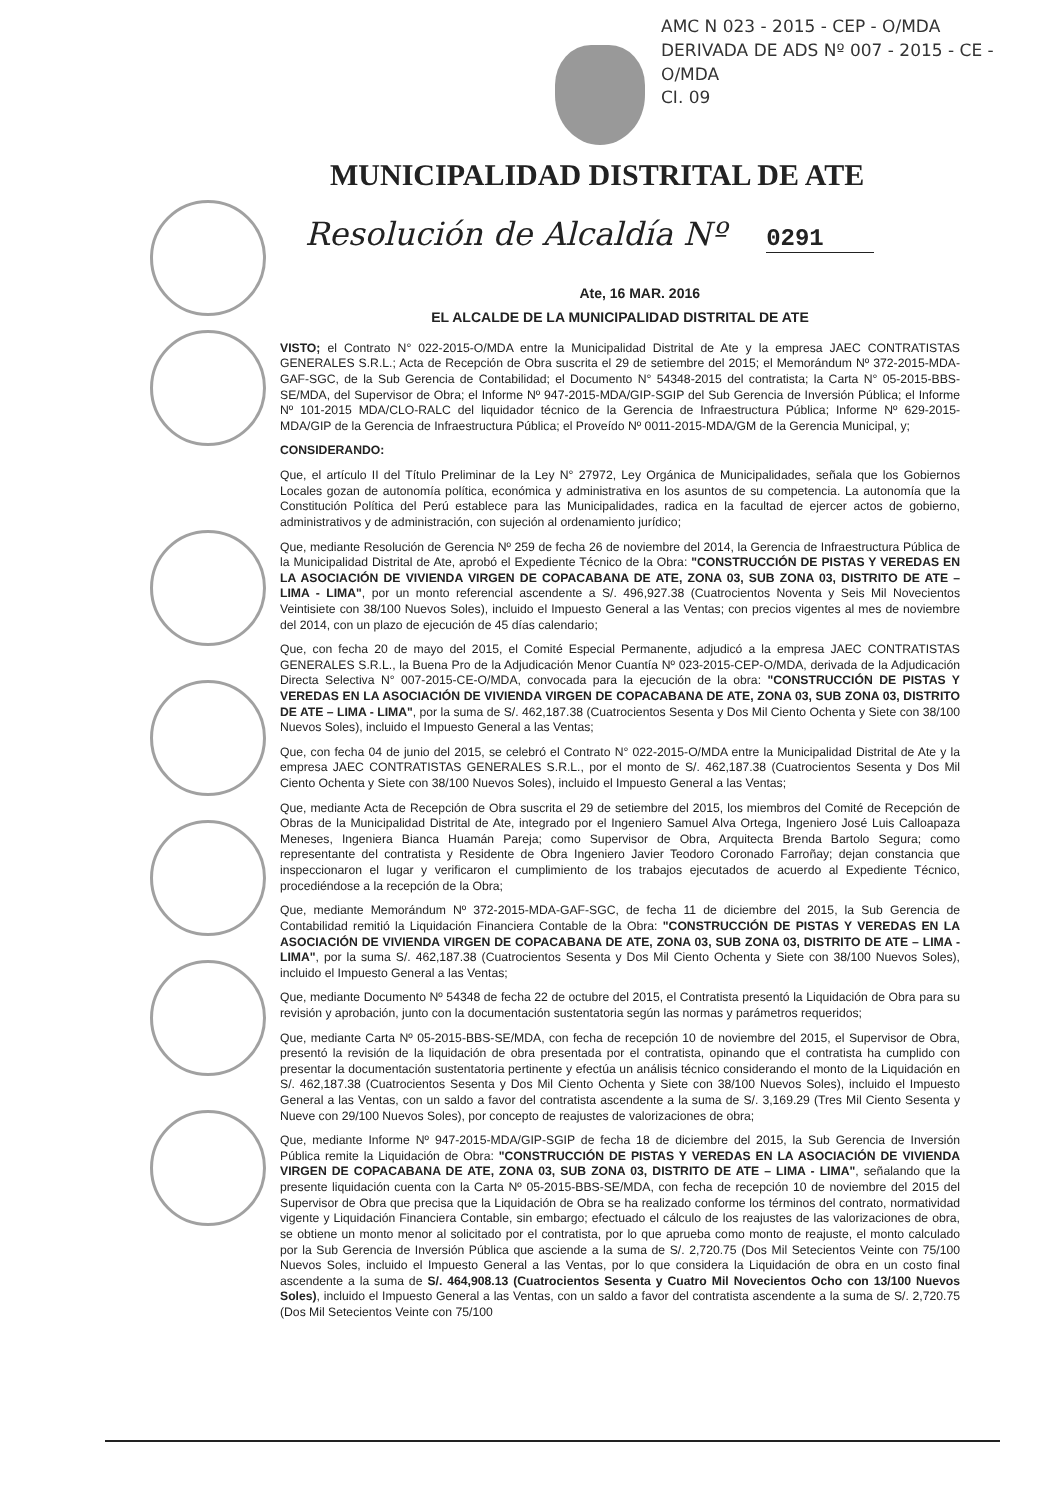AMC N 023 - 2015 - CEP - O/MDA
DERIVADA DE ADS Nº 007 - 2015 - CE - O/MDA
CI. 09
MUNICIPALIDAD DISTRITAL DE ATE
Resolución de Alcaldía Nº 0291
Ate, 16 MAR. 2016
EL ALCALDE DE LA MUNICIPALIDAD DISTRITAL DE ATE
VISTO; el Contrato N° 022-2015-O/MDA entre la Municipalidad Distrital de Ate y la empresa JAEC CONTRATISTAS GENERALES S.R.L.; Acta de Recepción de Obra suscrita el 29 de setiembre del 2015; el Memorándum Nº 372-2015-MDA-GAF-SGC, de la Sub Gerencia de Contabilidad; el Documento N° 54348-2015 del contratista; la Carta N° 05-2015-BBS-SE/MDA, del Supervisor de Obra; el Informe Nº 947-2015-MDA/GIP-SGIP del Sub Gerencia de Inversión Pública; el Informe Nº 101-2015 MDA/CLO-RALC del liquidador técnico de la Gerencia de Infraestructura Pública; Informe Nº 629-2015-MDA/GIP de la Gerencia de Infraestructura Pública; el Proveído Nº 0011-2015-MDA/GM de la Gerencia Municipal, y;
CONSIDERANDO:
Que, el artículo II del Título Preliminar de la Ley N° 27972, Ley Orgánica de Municipalidades, señala que los Gobiernos Locales gozan de autonomía política, económica y administrativa en los asuntos de su competencia. La autonomía que la Constitución Política del Perú establece para las Municipalidades, radica en la facultad de ejercer actos de gobierno, administrativos y de administración, con sujeción al ordenamiento jurídico;
Que, mediante Resolución de Gerencia Nº 259 de fecha 26 de noviembre del 2014, la Gerencia de Infraestructura Pública de la Municipalidad Distrital de Ate, aprobó el Expediente Técnico de la Obra: "CONSTRUCCIÓN DE PISTAS Y VEREDAS EN LA ASOCIACIÓN DE VIVIENDA VIRGEN DE COPACABANA DE ATE, ZONA 03, SUB ZONA 03, DISTRITO DE ATE – LIMA - LIMA", por un monto referencial ascendente a S/. 496,927.38 (Cuatrocientos Noventa y Seis Mil Novecientos Veintisiete con 38/100 Nuevos Soles), incluido el Impuesto General a las Ventas; con precios vigentes al mes de noviembre del 2014, con un plazo de ejecución de 45 días calendario;
Que, con fecha 20 de mayo del 2015, el Comité Especial Permanente, adjudicó a la empresa JAEC CONTRATISTAS GENERALES S.R.L., la Buena Pro de la Adjudicación Menor Cuantía Nº 023-2015-CEP-O/MDA, derivada de la Adjudicación Directa Selectiva N° 007-2015-CE-O/MDA, convocada para la ejecución de la obra: "CONSTRUCCIÓN DE PISTAS Y VEREDAS EN LA ASOCIACIÓN DE VIVIENDA VIRGEN DE COPACABANA DE ATE, ZONA 03, SUB ZONA 03, DISTRITO DE ATE – LIMA - LIMA", por la suma de S/. 462,187.38 (Cuatrocientos Sesenta y Dos Mil Ciento Ochenta y Siete con 38/100 Nuevos Soles), incluido el Impuesto General a las Ventas;
Que, con fecha 04 de junio del 2015, se celebró el Contrato N° 022-2015-O/MDA entre la Municipalidad Distrital de Ate y la empresa JAEC CONTRATISTAS GENERALES S.R.L., por el monto de S/. 462,187.38 (Cuatrocientos Sesenta y Dos Mil Ciento Ochenta y Siete con 38/100 Nuevos Soles), incluido el Impuesto General a las Ventas;
Que, mediante Acta de Recepción de Obra suscrita el 29 de setiembre del 2015, los miembros del Comité de Recepción de Obras de la Municipalidad Distrital de Ate, integrado por el Ingeniero Samuel Alva Ortega, Ingeniero José Luis Calloapaza Meneses, Ingeniera Bianca Huamán Pareja; como Supervisor de Obra, Arquitecta Brenda Bartolo Segura; como representante del contratista y Residente de Obra Ingeniero Javier Teodoro Coronado Farroñay; dejan constancia que inspeccionaron el lugar y verificaron el cumplimiento de los trabajos ejecutados de acuerdo al Expediente Técnico, procediéndose a la recepción de la Obra;
Que, mediante Memorándum Nº 372-2015-MDA-GAF-SGC, de fecha 11 de diciembre del 2015, la Sub Gerencia de Contabilidad remitió la Liquidación Financiera Contable de la Obra: "CONSTRUCCIÓN DE PISTAS Y VEREDAS EN LA ASOCIACIÓN DE VIVIENDA VIRGEN DE COPACABANA DE ATE, ZONA 03, SUB ZONA 03, DISTRITO DE ATE – LIMA - LIMA", por la suma S/. 462,187.38 (Cuatrocientos Sesenta y Dos Mil Ciento Ochenta y Siete con 38/100 Nuevos Soles), incluido el Impuesto General a las Ventas;
Que, mediante Documento Nº 54348 de fecha 22 de octubre del 2015, el Contratista presentó la Liquidación de Obra para su revisión y aprobación, junto con la documentación sustentatoria según las normas y parámetros requeridos;
Que, mediante Carta Nº 05-2015-BBS-SE/MDA, con fecha de recepción 10 de noviembre del 2015, el Supervisor de Obra, presentó la revisión de la liquidación de obra presentada por el contratista, opinando que el contratista ha cumplido con presentar la documentación sustentatoria pertinente y efectúa un análisis técnico considerando el monto de la Liquidación en S/. 462,187.38 (Cuatrocientos Sesenta y Dos Mil Ciento Ochenta y Siete con 38/100 Nuevos Soles), incluido el Impuesto General a las Ventas, con un saldo a favor del contratista ascendente a la suma de S/. 3,169.29 (Tres Mil Ciento Sesenta y Nueve con 29/100 Nuevos Soles), por concepto de reajustes de valorizaciones de obra;
Que, mediante Informe Nº 947-2015-MDA/GIP-SGIP de fecha 18 de diciembre del 2015, la Sub Gerencia de Inversión Pública remite la Liquidación de Obra: "CONSTRUCCIÓN DE PISTAS Y VEREDAS EN LA ASOCIACIÓN DE VIVIENDA VIRGEN DE COPACABANA DE ATE, ZONA 03, SUB ZONA 03, DISTRITO DE ATE – LIMA - LIMA", señalando que la presente liquidación cuenta con la Carta Nº 05-2015-BBS-SE/MDA, con fecha de recepción 10 de noviembre del 2015 del Supervisor de Obra que precisa que la Liquidación de Obra se ha realizado conforme los términos del contrato, normatividad vigente y Liquidación Financiera Contable, sin embargo; efectuado el cálculo de los reajustes de las valorizaciones de obra, se obtiene un monto menor al solicitado por el contratista, por lo que aprueba como monto de reajuste, el monto calculado por la Sub Gerencia de Inversión Pública que asciende a la suma de S/. 2,720.75 (Dos Mil Setecientos Veinte con 75/100 Nuevos Soles, incluido el Impuesto General a las Ventas, por lo que considera la Liquidación de obra en un costo final ascendente a la suma de S/. 464,908.13 (Cuatrocientos Sesenta y Cuatro Mil Novecientos Ocho con 13/100 Nuevos Soles), incluido el Impuesto General a las Ventas, con un saldo a favor del contratista ascendente a la suma de S/. 2,720.75 (Dos Mil Setecientos Veinte con 75/100